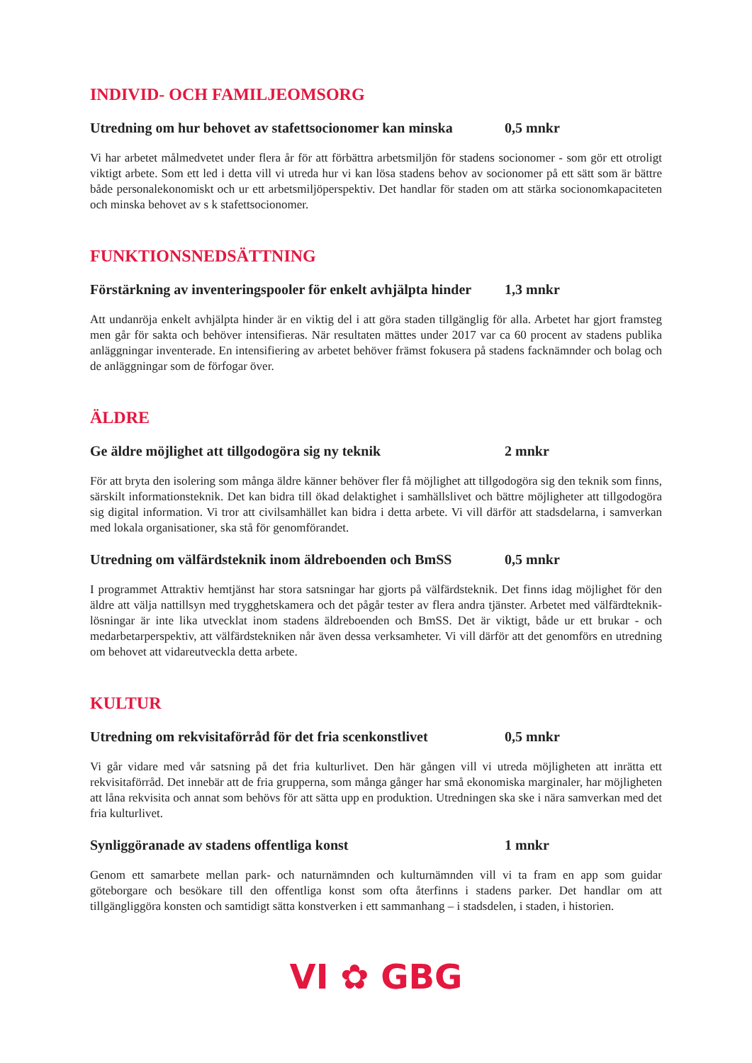INDIVID- OCH FAMILJEOMSORG
Utredning om hur behovet av stafettsocionomer kan minska 0,5 mnkr
Vi har arbetet målmedvetet under flera år för att förbättra arbetsmiljön för stadens socionomer - som gör ett otroligt viktigt arbete. Som ett led i detta vill vi utreda hur vi kan lösa stadens behov av socionomer på ett sätt som är bättre både personalekonomiskt och ur ett arbetsmiljöperspektiv. Det handlar för staden om att stärka socionomkapaciteten och minska behovet av s k stafettsocionomer.
FUNKTIONSNEDSÄTTNING
Förstärkning av inventeringspooler för enkelt avhjälpta hinder 1,3 mnkr
Att undanröja enkelt avhjälpta hinder är en viktig del i att göra staden tillgänglig för alla. Arbetet har gjort framsteg men går för sakta och behöver intensifieras. När resultaten mättes under 2017 var ca 60 procent av stadens publika anläggningar inventerade. En intensifiering av arbetet behöver främst fokusera på stadens facknämnder och bolag och de anläggningar som de förfogar över.
ÄLDRE
Ge äldre möjlighet att tillgodogöra sig ny teknik 2 mnkr
För att bryta den isolering som många äldre känner behöver fler få möjlighet att tillgodogöra sig den teknik som finns, särskilt informationsteknik. Det kan bidra till ökad delaktighet i samhällslivet och bättre möjligheter att tillgodogöra sig digital information. Vi tror att civilsamhället kan bidra i detta arbete. Vi vill därför att stadsdelarna, i samverkan med lokala organisationer, ska stå för genomförandet.
Utredning om välfärdsteknik inom äldreboenden och BmSS 0,5 mnkr
I programmet Attraktiv hemtjänst har stora satsningar har gjorts på välfärdsteknik. Det finns idag möjlighet för den äldre att välja nattillsyn med trygghetskamera och det pågår tester av flera andra tjänster. Arbetet med välfärdteknik­lösningar är inte lika utvecklat inom stadens äldreboenden och BmSS. Det är viktigt, både ur ett brukar - och medarbetarperspektiv, att välfärdstekniken når även dessa verksamheter. Vi vill därför att det genomförs en utredning om behovet att vidareutveckla detta arbete.
KULTUR
Utredning om rekvisitaförråd för det fria scenkonstlivet 0,5 mnkr
Vi går vidare med vår satsning på det fria kulturlivet. Den här gången vill vi utreda möjligheten att inrätta ett rekvisitaförråd. Det innebär att de fria grupperna, som många gånger har små ekonomiska marginaler, har möjligheten att låna rekvisita och annat som behövs för att sätta upp en produktion. Utredningen ska ske i nära samverkan med det fria kulturlivet.
Synliggöranade av stadens offentliga konst 1 mnkr
Genom ett samarbete mellan park- och naturnämnden och kulturnämnden vill vi ta fram en app som guidar göteborgare och besökare till den offentliga konst som ofta återfinns i stadens parker. Det handlar om att tillgängliggöra konsten och samtidigt sätta konstverken i ett sammanhang – i stadsdelen, i staden, i historien.
VI ✿ GBG